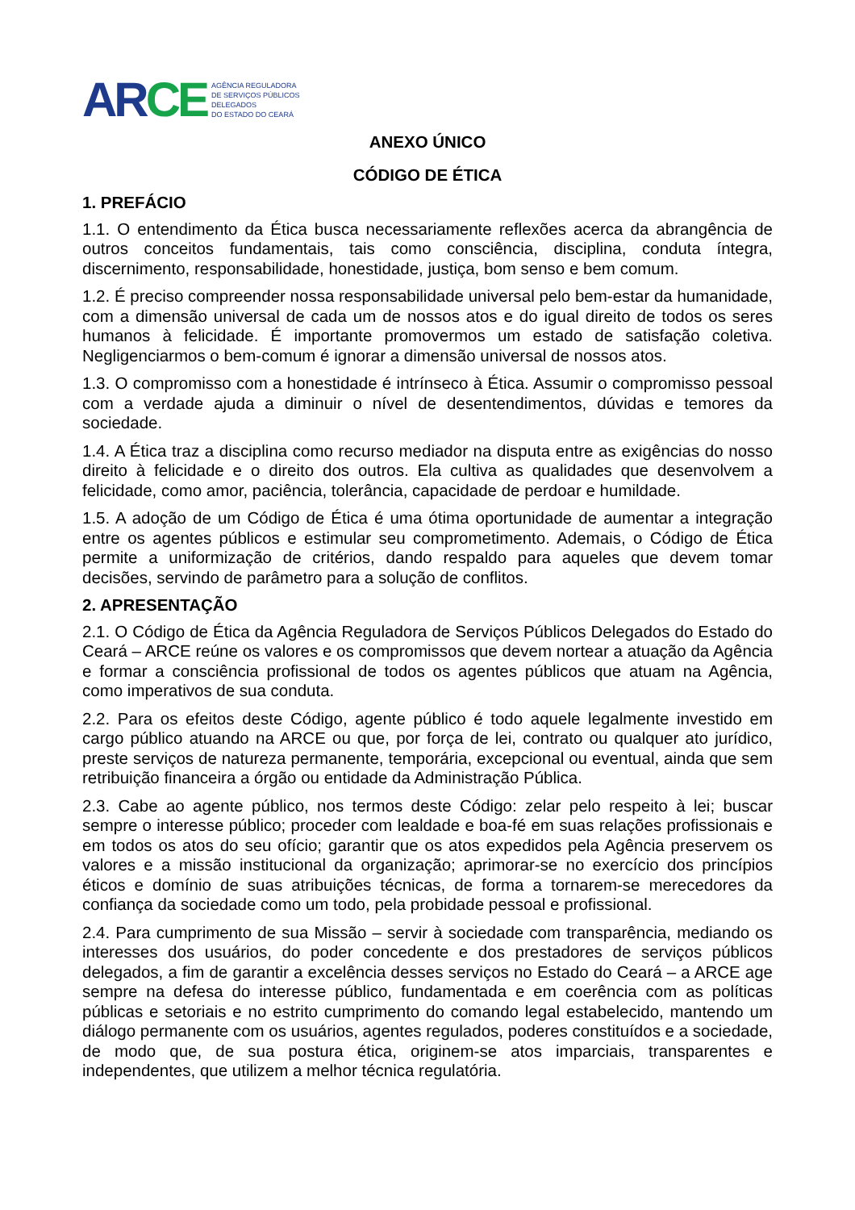AR CE
AGÊNCIA REGULADORA
DE SERVIÇOS PÚBLICOS
DELEGADOS
DO ESTADO DO CEARÁ
ANEXO ÚNICO
CÓDIGO DE ÉTICA
1. PREFÁCIO
1.1. O entendimento da Ética busca necessariamente reflexões acerca da abrangência de outros conceitos fundamentais, tais como consciência, disciplina, conduta íntegra, discernimento, responsabilidade, honestidade, justiça, bom senso e bem comum.
1.2. É preciso compreender nossa responsabilidade universal pelo bem-estar da humanidade, com a dimensão universal de cada um de nossos atos e do igual direito de todos os seres humanos à felicidade. É importante promovermos um estado de satisfação coletiva. Negligenciarmos o bem-comum é ignorar a dimensão universal de nossos atos.
1.3. O compromisso com a honestidade é intrínseco à Ética. Assumir o compromisso pessoal com a verdade ajuda a diminuir o nível de desentendimentos, dúvidas e temores da sociedade.
1.4. A Ética traz a disciplina como recurso mediador na disputa entre as exigências do nosso direito à felicidade e o direito dos outros. Ela cultiva as qualidades que desenvolvem a felicidade, como amor, paciência, tolerância, capacidade de perdoar e humildade.
1.5. A adoção de um Código de Ética é uma ótima oportunidade de aumentar a integração entre os agentes públicos e estimular seu comprometimento. Ademais, o Código de Ética permite a uniformização de critérios, dando respaldo para aqueles que devem tomar decisões, servindo de parâmetro para a solução de conflitos.
2. APRESENTAÇÃO
2.1. O Código de Ética da Agência Reguladora de Serviços Públicos Delegados do Estado do Ceará – ARCE reúne os valores e os compromissos que devem nortear a atuação da Agência e formar a consciência profissional de todos os agentes públicos que atuam na Agência, como imperativos de sua conduta.
2.2. Para os efeitos deste Código, agente público é todo aquele legalmente investido em cargo público atuando na ARCE ou que, por força de lei, contrato ou qualquer ato jurídico, preste serviços de natureza permanente, temporária, excepcional ou eventual, ainda que sem retribuição financeira a órgão ou entidade da Administração Pública.
2.3. Cabe ao agente público, nos termos deste Código: zelar pelo respeito à lei; buscar sempre o interesse público; proceder com lealdade e boa-fé em suas relações profissionais e em todos os atos do seu ofício; garantir que os atos expedidos pela Agência preservem os valores e a missão institucional da organização; aprimorar-se no exercício dos princípios éticos e domínio de suas atribuições técnicas, de forma a tornarem-se merecedores da confiança da sociedade como um todo, pela probidade pessoal e profissional.
2.4. Para cumprimento de sua Missão – servir à sociedade com transparência, mediando os interesses dos usuários, do poder concedente e dos prestadores de serviços públicos delegados, a fim de garantir a excelência desses serviços no Estado do Ceará – a ARCE age sempre na defesa do interesse público, fundamentada e em coerência com as políticas públicas e setoriais e no estrito cumprimento do comando legal estabelecido, mantendo um diálogo permanente com os usuários, agentes regulados, poderes constituídos e a sociedade, de modo que, de sua postura ética, originem-se atos imparciais, transparentes e independentes, que utilizem a melhor técnica regulatória.